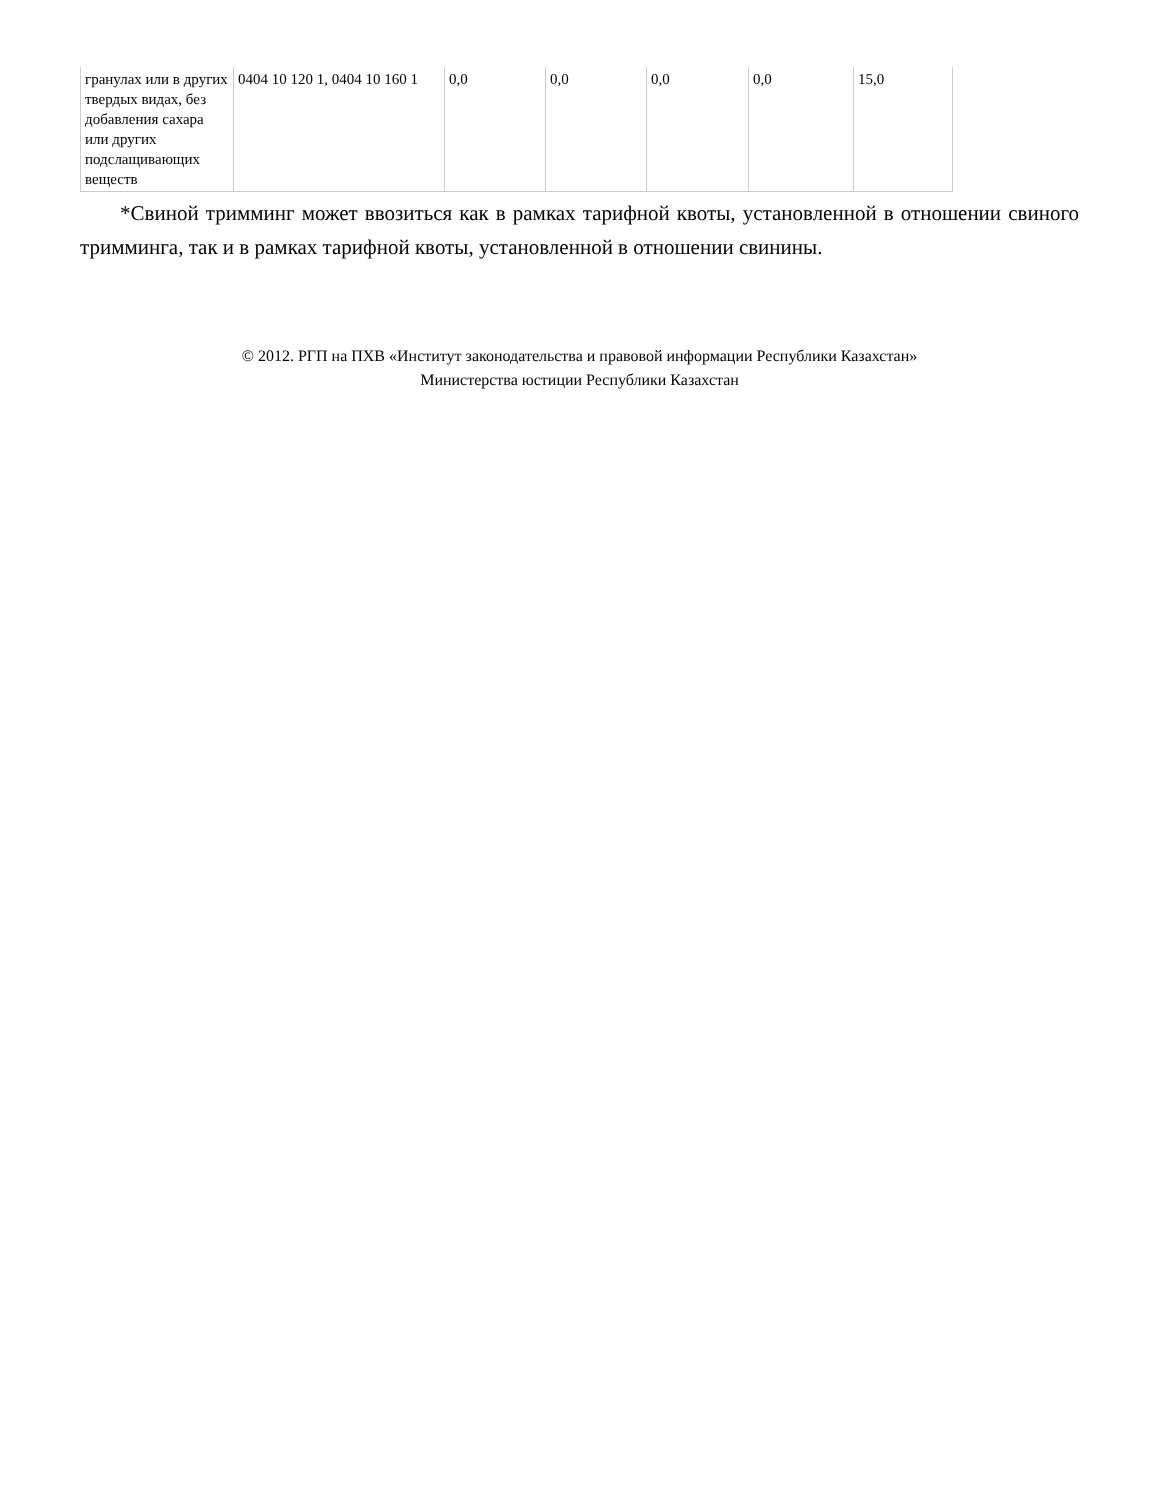| гранулах или в других твердых видах, без добавления сахара или других подслащивающих веществ | 0404 10 120 1, 0404 10 160 1 | 0,0 | 0,0 | 0,0 | 0,0 | 15,0 |
*Свиной тримминг может ввозиться как в рамках тарифной квоты, установленной в отношении свиного тримминга, так и в рамках тарифной квоты, установленной в отношении свинины.
© 2012. РГП на ПХВ «Институт законодательства и правовой информации Республики Казахстан»
Министерства юстиции Республики Казахстан